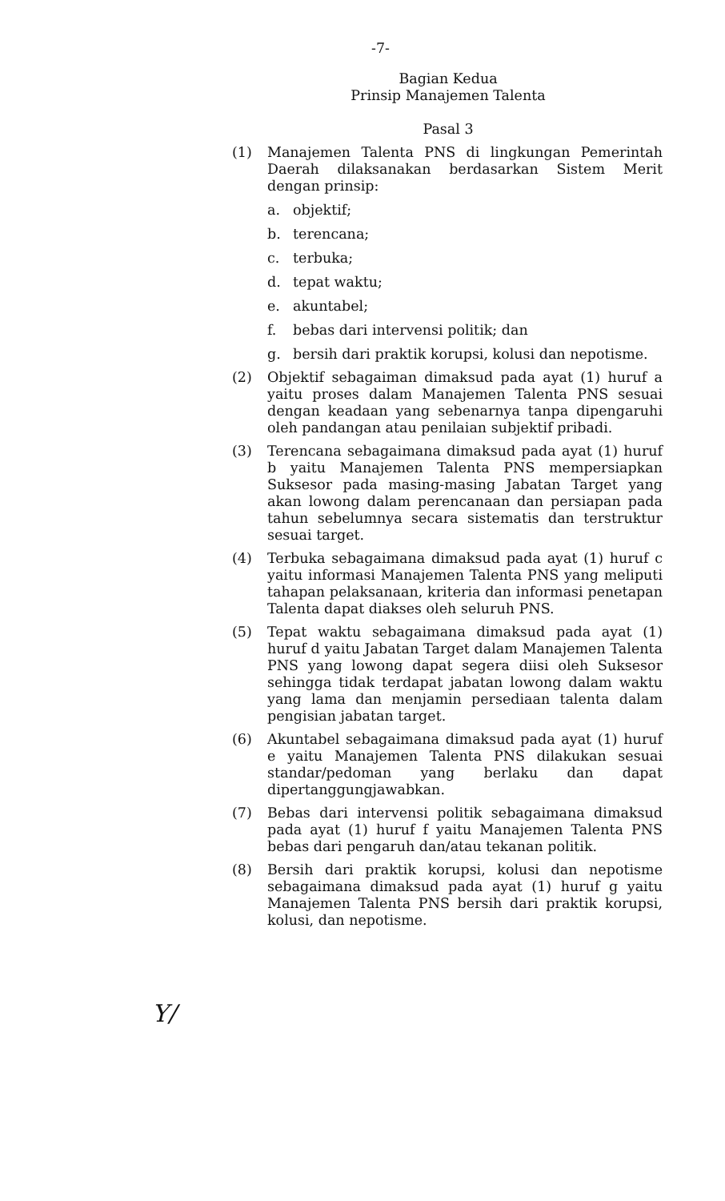-7-
Bagian Kedua
Prinsip Manajemen Talenta
Pasal 3
(1) Manajemen Talenta PNS di lingkungan Pemerintah Daerah dilaksanakan berdasarkan Sistem Merit dengan prinsip:
a. objektif;
b. terencana;
c. terbuka;
d. tepat waktu;
e. akuntabel;
f. bebas dari intervensi politik; dan
g. bersih dari praktik korupsi, kolusi dan nepotisme.
(2) Objektif sebagaiman dimaksud pada ayat (1) huruf a yaitu proses dalam Manajemen Talenta PNS sesuai dengan keadaan yang sebenarnya tanpa dipengaruhi oleh pandangan atau penilaian subjektif pribadi.
(3) Terencana sebagaimana dimaksud pada ayat (1) huruf b yaitu Manajemen Talenta PNS mempersiapkan Suksesor pada masing-masing Jabatan Target yang akan lowong dalam perencanaan dan persiapan pada tahun sebelumnya secara sistematis dan terstruktur sesuai target.
(4) Terbuka sebagaimana dimaksud pada ayat (1) huruf c yaitu informasi Manajemen Talenta PNS yang meliputi tahapan pelaksanaan, kriteria dan informasi penetapan Talenta dapat diakses oleh seluruh PNS.
(5) Tepat waktu sebagaimana dimaksud pada ayat (1) huruf d yaitu Jabatan Target dalam Manajemen Talenta PNS yang lowong dapat segera diisi oleh Suksesor sehingga tidak terdapat jabatan lowong dalam waktu yang lama dan menjamin persediaan talenta dalam pengisian jabatan target.
(6) Akuntabel sebagaimana dimaksud pada ayat (1) huruf e yaitu Manajemen Talenta PNS dilakukan sesuai standar/pedoman yang berlaku dan dapat dipertanggungjawabkan.
(7) Bebas dari intervensi politik sebagaimana dimaksud pada ayat (1) huruf f yaitu Manajemen Talenta PNS bebas dari pengaruh dan/atau tekanan politik.
(8) Bersih dari praktik korupsi, kolusi dan nepotisme sebagaimana dimaksud pada ayat (1) huruf g yaitu Manajemen Talenta PNS bersih dari praktik korupsi, kolusi, dan nepotisme.
Y/